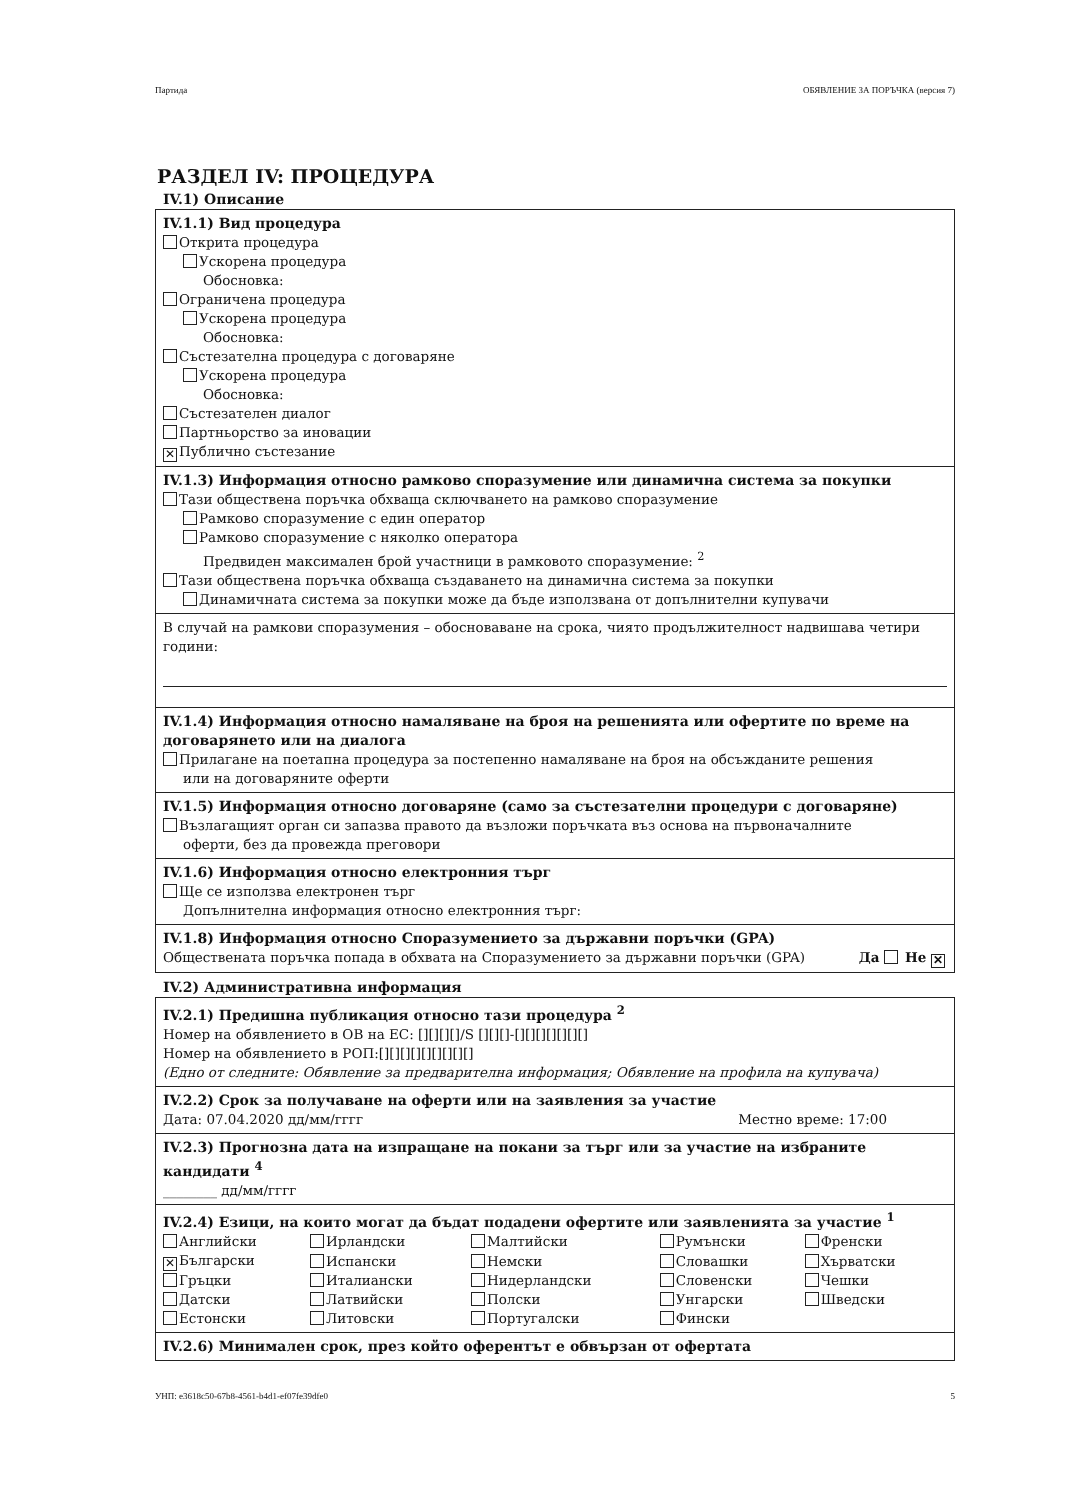Партида ОБЯВЛЕНИЕ ЗА ПОРЪЧКА (версия 7)
РАЗДЕЛ IV: ПРОЦЕДУРА
IV.1) Описание
IV.1.1) Вид процедура
Открита процедура
Ускорена процедура
Обосновка:
Ограничена процедура
Ускорена процедура
Обосновка:
Състезателна процедура с договаряне
Ускорена процедура
Обосновка:
Състезателен диалог
Партньорство за иновации
✕ Публично състезание
IV.1.3) Информация относно рамково споразумение или динамична система за покупки
Тази обществена поръчка обхваща сключването на рамково споразумение
Рамково споразумение с един оператор
Рамково споразумение с няколко оператора
Предвиден максимален брой участници в рамковото споразумение: <sup>2</sup>
Тази обществена поръчка обхваща създаването на динамична система за покупки
Динамичната система за покупки може да бъде използвана от допълнителни купувачи
В случай на рамкови споразумения – обосноваване на срока, чиято продължителност надвишава четири години:
IV.1.4) Информация относно намаляване на броя на решенията или офертите по време на договарянето или на диалога
Прилагане на поетапна процедура за постепенно намаляване на броя на обсъжданите решения
или на договаряните оферти
IV.1.5) Информация относно договаряне (само за състезателни процедури с договаряне)
Възлагащият орган си запазва правото да възложи поръчката въз основа на първоначалните
оферти, без да провежда преговори
IV.1.6) Информация относно електронния търг
Ще се използва електронен търг
Допълнителна информация относно електронния търг:
IV.1.8) Информация относно Споразумението за държавни поръчки (GPA)
Обществената поръчка попада в обхвата на Споразумението за държавни поръчки (GPA) Да Не ✕
IV.2) Административна информация
IV.2.1) Предишна публикация относно тази процедура <sup>2</sup>
Номер на обявлението в ОВ на ЕС: [][][][]/S [][][]-[][][][][][][]
Номер на обявлението в РОП:[][][][][][][][][]
(Едно от следните: Обявление за предварителна информация; Обявление на профила на купувача)
IV.2.2) Срок за получаване на оферти или на заявления за участие
Дата: 07.04.2020 дд/мм/гггг Местно време: 17:00
IV.2.3) Прогнозна дата на изпращане на покани за търг или за участие на избраните кандидати <sup>4</sup>
________ дд/мм/гггг
IV.2.4) Езици, на които могат да бъдат подадени офертите или заявленията за участие <sup>1</sup>
| Английски | Ирландски | Малтийски | Румънски | Френски |
| ✕ Български | Испански | Немски | Словашки | Хърватски |
| Гръцки | Италиански | Нидерландски | Словенски | Чешки |
| Датски | Латвийски | Полски | Унгарски | Шведски |
| Естонски | Литовски | Португалски | Фински | |
IV.2.6) Минимален срок, през който оферентът е обвързан от офертата
УНП: e3618c50-67b8-4561-b4d1-ef07fe39dfe0 5